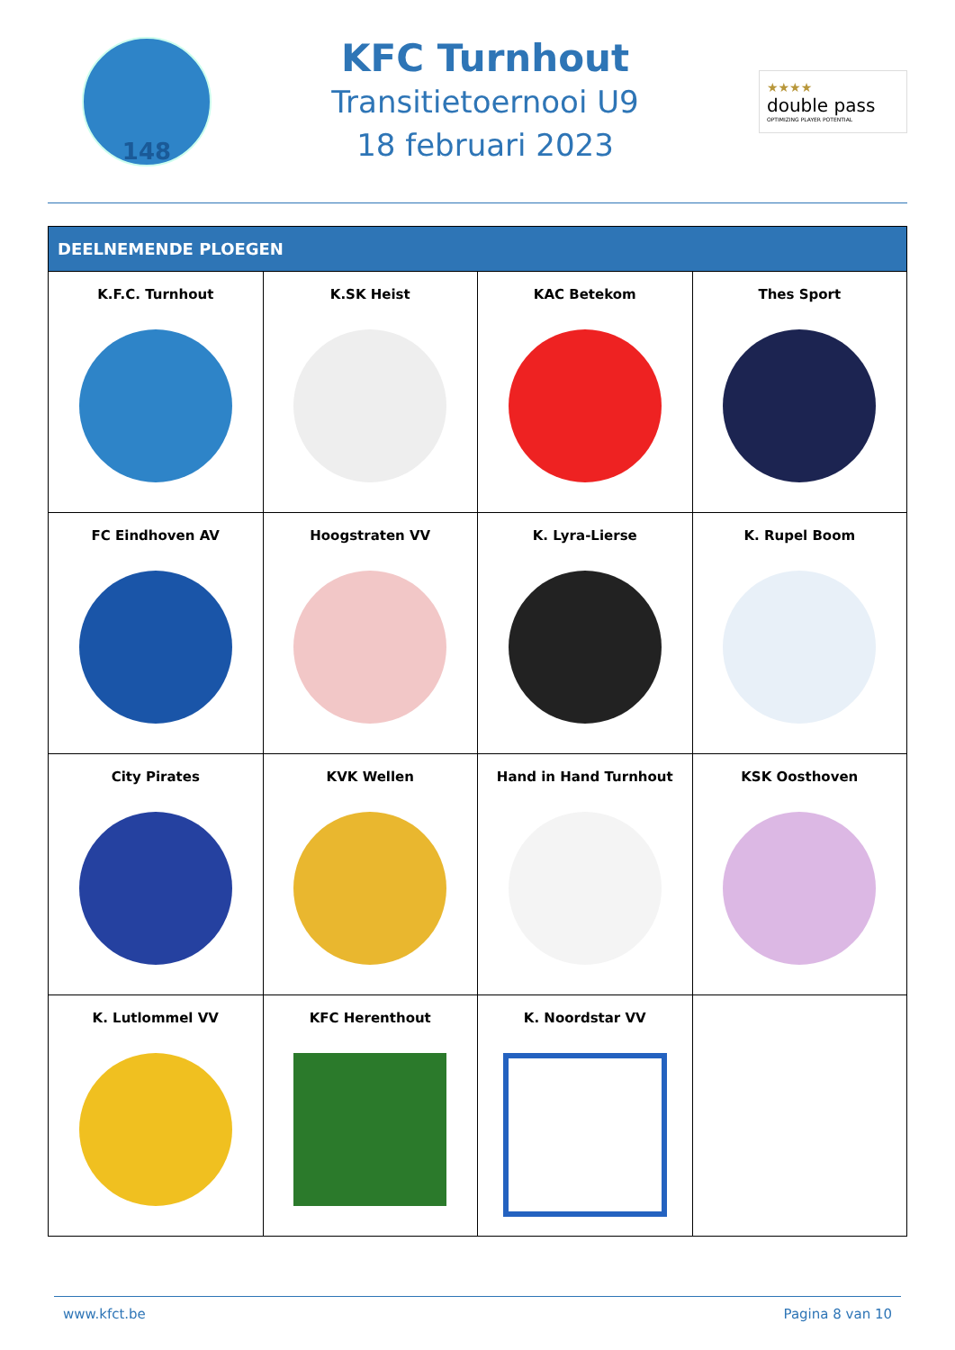148
KFC Turnhout
Transitietoernooi U9
18 februari 2023
★★★★
double pass
OPTIMIZING PLAYER POTENTIAL
| DEELNEMENDE PLOEGEN | | | |
| --- | --- | --- | --- |
| K.F.C. Turnhout | K.SK Heist | KAC Betekom | Thes Sport |
| FC Eindhoven AV | Hoogstraten VV | K. Lyra-Lierse | K. Rupel Boom |
| City Pirates | KVK Wellen | Hand in Hand Turnhout | KSK Oosthoven |
| K. Lutlommel VV | KFC Herenthout | K. Noordstar VV | |
www.kfct.be Pagina 8 van 10